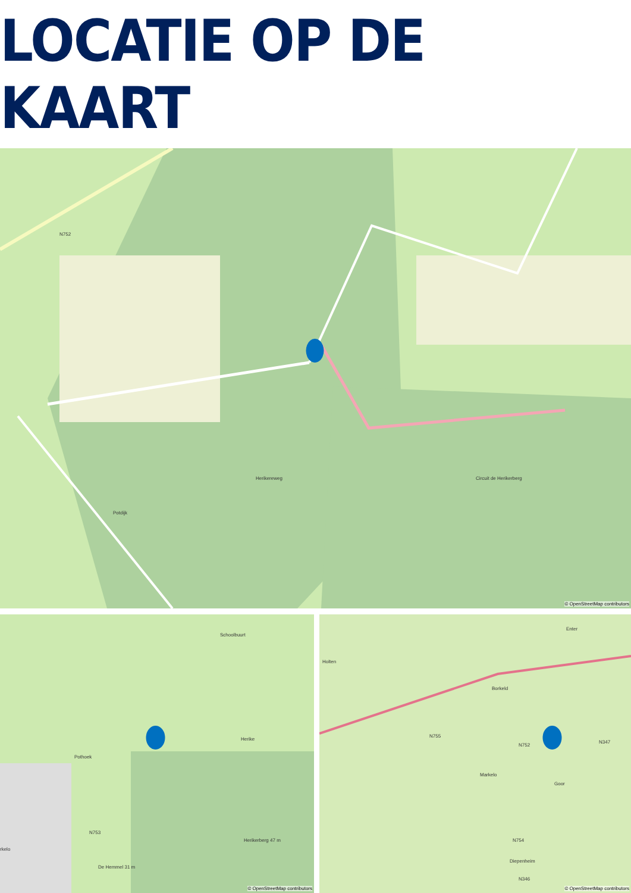LOCATIE OP DE KAART
Potdijk
Herikereweg Circuit de Herikerberg
N752
© OpenStreetMap contributors
Schoolbuurt
Herike
Pothoek
N753
Herikerberg 47 m
De Hemmel 31 m
rkelo
© OpenStreetMap contributors
Holten
Enter
Borkeld
N755
N752
Markelo
Goor
N347
N754
Diepenheim
N346
© OpenStreetMap contributors